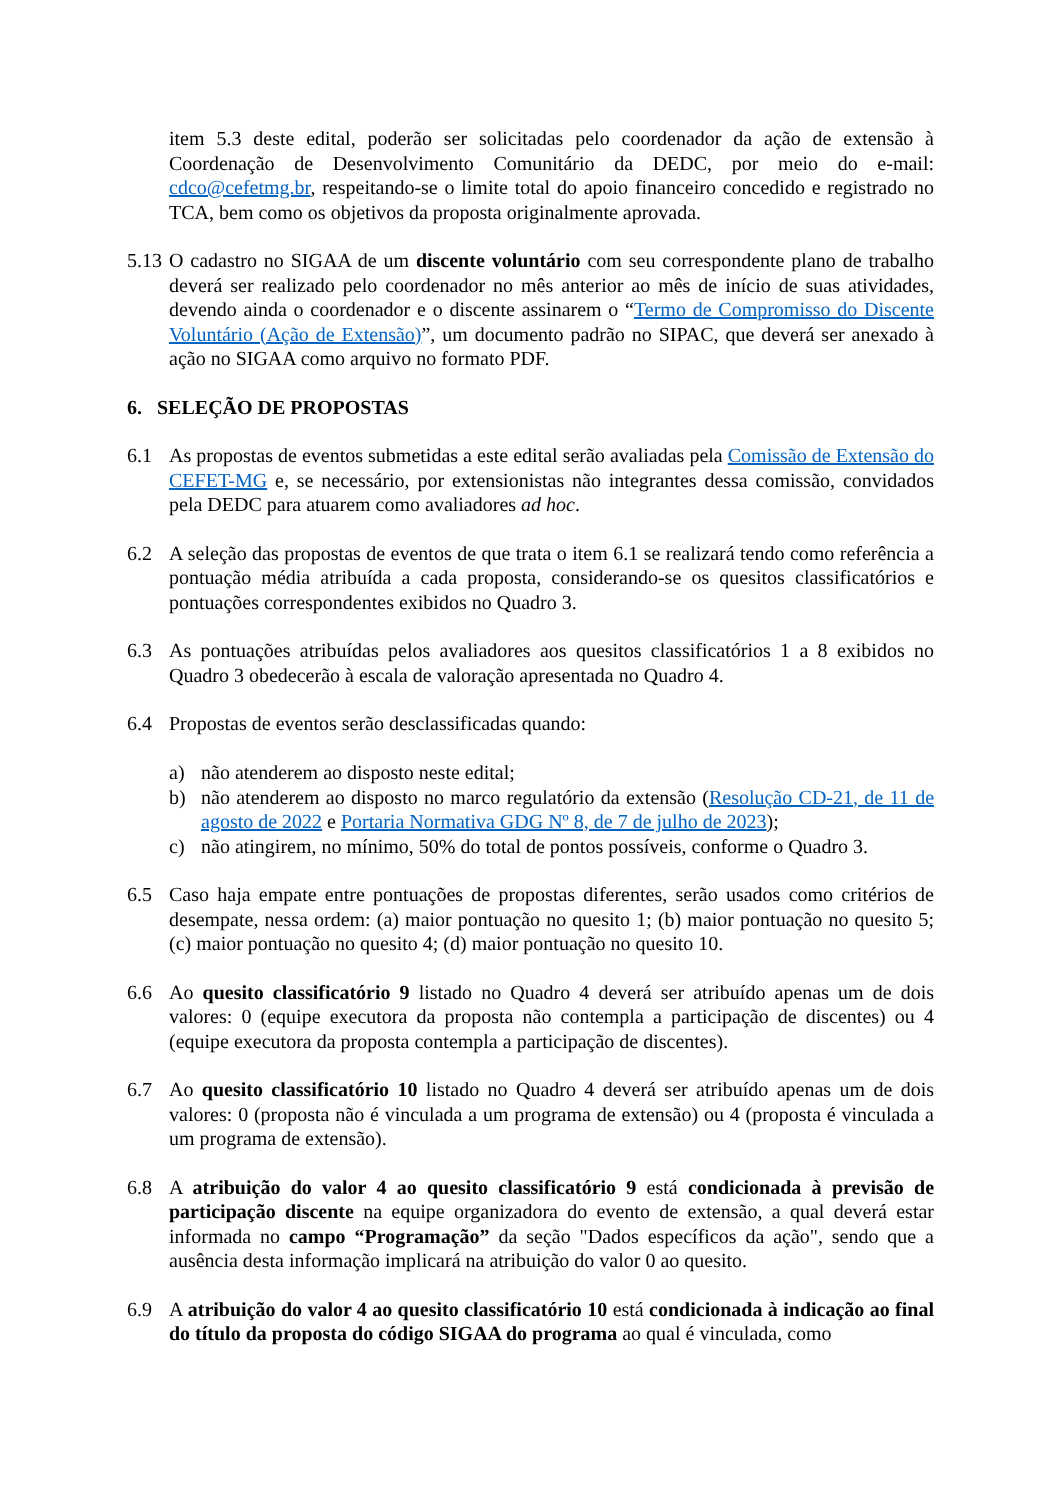item 5.3 deste edital, poderão ser solicitadas pelo coordenador da ação de extensão à Coordenação de Desenvolvimento Comunitário da DEDC, por meio do e-mail: cdco@cefetmg.br, respeitando-se o limite total do apoio financeiro concedido e registrado no TCA, bem como os objetivos da proposta originalmente aprovada.
5.13
O cadastro no SIGAA de um discente voluntário com seu correspondente plano de trabalho deverá ser realizado pelo coordenador no mês anterior ao mês de início de suas atividades, devendo ainda o coordenador e o discente assinarem o “Termo de Compromisso do Discente Voluntário (Ação de Extensão)”, um documento padrão no SIPAC, que deverá ser anexado à ação no SIGAA como arquivo no formato PDF.
6. SELEÇÃO DE PROPOSTAS
6.1 As propostas de eventos submetidas a este edital serão avaliadas pela Comissão de Extensão do CEFET-MG e, se necessário, por extensionistas não integrantes dessa comissão, convidados pela DEDC para atuarem como avaliadores ad hoc.
6.2 A seleção das propostas de eventos de que trata o item 6.1 se realizará tendo como referência a pontuação média atribuída a cada proposta, considerando-se os quesitos classificatórios e pontuações correspondentes exibidos no Quadro 3.
6.3 As pontuações atribuídas pelos avaliadores aos quesitos classificatórios 1 a 8 exibidos no Quadro 3 obedecerão à escala de valoração apresentada no Quadro 4.
6.4 Propostas de eventos serão desclassificadas quando:
a) não atenderem ao disposto neste edital;
b) não atenderem ao disposto no marco regulatório da extensão (Resolução CD-21, de 11 de agosto de 2022 e Portaria Normativa GDG Nº 8, de 7 de julho de 2023);
c) não atingirem, no mínimo, 50% do total de pontos possíveis, conforme o Quadro 3.
6.5 Caso haja empate entre pontuações de propostas diferentes, serão usados como critérios de desempate, nessa ordem: (a) maior pontuação no quesito 1; (b) maior pontuação no quesito 5; (c) maior pontuação no quesito 4; (d) maior pontuação no quesito 10.
6.6 Ao quesito classificatório 9 listado no Quadro 4 deverá ser atribuído apenas um de dois valores: 0 (equipe executora da proposta não contempla a participação de discentes) ou 4 (equipe executora da proposta contempla a participação de discentes).
6.7 Ao quesito classificatório 10 listado no Quadro 4 deverá ser atribuído apenas um de dois valores: 0 (proposta não é vinculada a um programa de extensão) ou 4 (proposta é vinculada a um programa de extensão).
6.8 A atribuição do valor 4 ao quesito classificatório 9 está condicionada à previsão de participação discente na equipe organizadora do evento de extensão, a qual deverá estar informada no campo “Programação” da seção "Dados específicos da ação", sendo que a ausência desta informação implicará na atribuição do valor 0 ao quesito.
6.9 A atribuição do valor 4 ao quesito classificatório 10 está condicionada à indicação ao final do título da proposta do código SIGAA do programa ao qual é vinculada, como